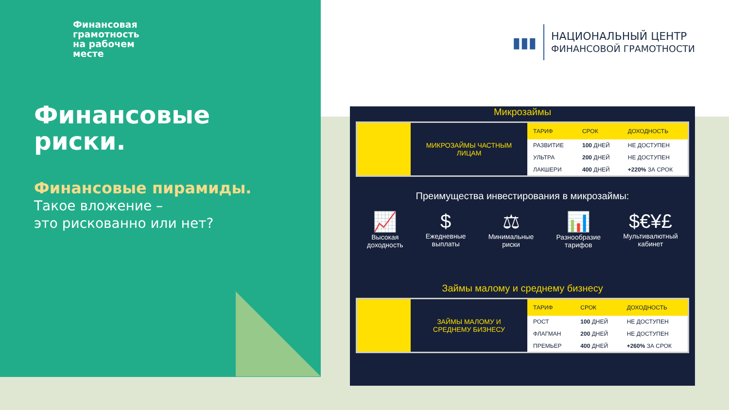Финансовая
грамотность
на рабочем
месте
Финансовые
риски.
Финансовые пирамиды.
Такое вложение –
это рискованно или нет?
▮▮▮
НАЦИОНАЛЬНЫЙ ЦЕНТР
ФИНАНСОВОЙ ГРАМОТНОСТИ
Микрозаймы
МИКРОЗАЙМЫ ЧАСТНЫМ
ЛИЦАМ
| ТАРИФ | СРОК | ДОХОДНОСТЬ |
| --- | --- | --- |
| РАЗВИТИЕ | 100 ДНЕЙ | НЕ ДОСТУПЕН |
| УЛЬТРА | 200 ДНЕЙ | НЕ ДОСТУПЕН |
| ЛАКШЕРИ | 400 ДНЕЙ | +220% ЗА СРОК |
Преимущества инвестирования в микрозаймы:
📈
Высокая
доходность
$
Ежедневные
выплаты
⚖
Минимальные
риски
📊
Разнообразие
тарифов
$€¥£
Мультивалютный
кабинет
Займы малому и среднему бизнесу
ЗАЙМЫ МАЛОМУ И
СРЕДНЕМУ БИЗНЕСУ
| ТАРИФ | СРОК | ДОХОДНОСТЬ |
| --- | --- | --- |
| РОСТ | 100 ДНЕЙ | НЕ ДОСТУПЕН |
| ФЛАГМАН | 200 ДНЕЙ | НЕ ДОСТУПЕН |
| ПРЕМЬЕР | 400 ДНЕЙ | +260% ЗА СРОК |